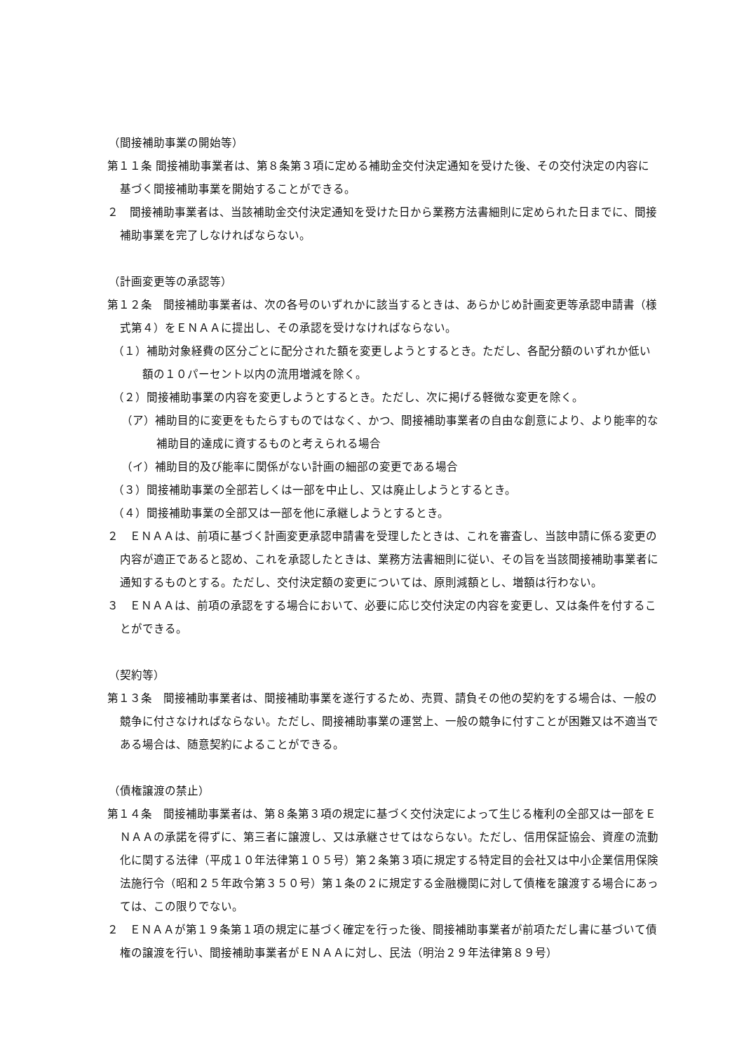（間接補助事業の開始等）
第１１条 間接補助事業者は、第８条第３項に定める補助金交付決定通知を受けた後、その交付決定の内容に基づく間接補助事業を開始することができる。
２　間接補助事業者は、当該補助金交付決定通知を受けた日から業務方法書細則に定められた日までに、間接補助事業を完了しなければならない。
（計画変更等の承認等）
第１２条　間接補助事業者は、次の各号のいずれかに該当するときは、あらかじめ計画変更等承認申請書（様式第４）をＥＮＡＡに提出し、その承認を受けなければならない。
（１）補助対象経費の区分ごとに配分された額を変更しようとするとき。ただし、各配分額のいずれか低い額の１０パーセント以内の流用増減を除く。
（２）間接補助事業の内容を変更しようとするとき。ただし、次に掲げる軽微な変更を除く。
（ア）補助目的に変更をもたらすものではなく、かつ、間接補助事業者の自由な創意により、より能率的な補助目的達成に資するものと考えられる場合
（イ）補助目的及び能率に関係がない計画の細部の変更である場合
（３）間接補助事業の全部若しくは一部を中止し、又は廃止しようとするとき。
（４）間接補助事業の全部又は一部を他に承継しようとするとき。
２　ＥＮＡＡは、前項に基づく計画変更承認申請書を受理したときは、これを審査し、当該申請に係る変更の内容が適正であると認め、これを承認したときは、業務方法書細則に従い、その旨を当該間接補助事業者に通知するものとする。ただし、交付決定額の変更については、原則減額とし、増額は行わない。
３　ＥＮＡＡは、前項の承認をする場合において、必要に応じ交付決定の内容を変更し、又は条件を付することができる。
（契約等）
第１３条　間接補助事業者は、間接補助事業を遂行するため、売買、請負その他の契約をする場合は、一般の競争に付さなければならない。ただし、間接補助事業の運営上、一般の競争に付すことが困難又は不適当である場合は、随意契約によることができる。
（債権譲渡の禁止）
第１４条　間接補助事業者は、第８条第３項の規定に基づく交付決定によって生じる権利の全部又は一部をＥＮＡＡの承諾を得ずに、第三者に譲渡し、又は承継させてはならない。ただし、信用保証協会、資産の流動化に関する法律（平成１０年法律第１０５号）第２条第３項に規定する特定目的会社又は中小企業信用保険法施行令（昭和２５年政令第３５０号）第１条の２に規定する金融機関に対して債権を譲渡する場合にあっては、この限りでない。
２　ＥＮＡＡが第１９条第１項の規定に基づく確定を行った後、間接補助事業者が前項ただし書に基づいて債権の譲渡を行い、間接補助事業者がＥＮＡＡに対し、民法（明治２９年法律第８９号）